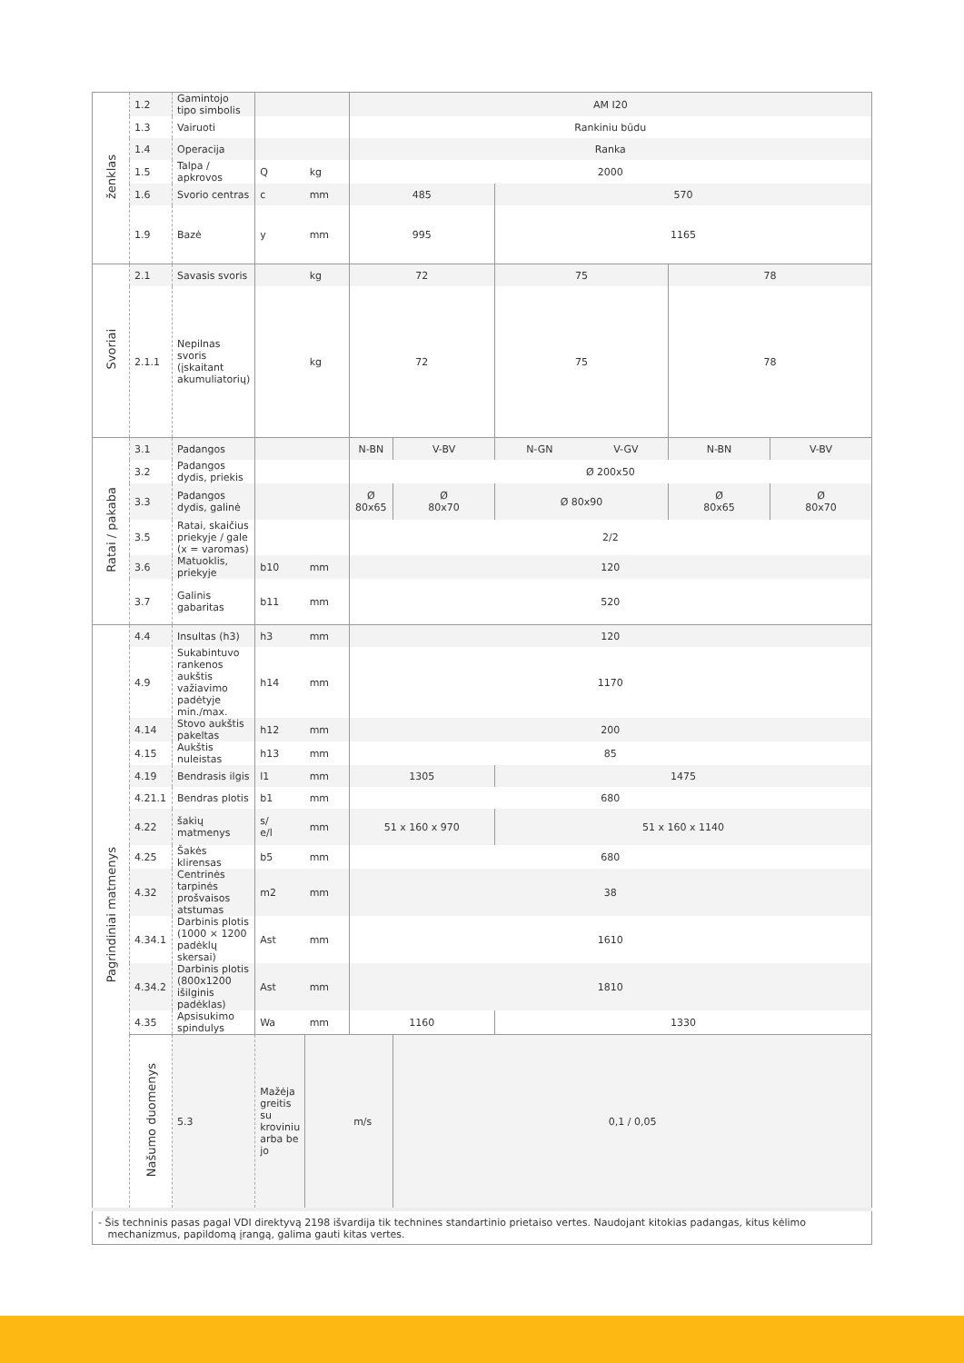| ženklas | 1.2 | Gamintojo tipo simbolis | | | AM I20 | | | | | |
| | 1.3 | Vairuoti | | | Rankiniu būdu | | | | | |
| | 1.4 | Operacija | | | Ranka | | | | | |
| | 1.5 | Talpa / apkrovos | Q | kg | 2000 | | | | | |
| | 1.6 | Svorio centras | c | mm | 485 | | 570 | | | |
| | 1.9 | Bazė | y | mm | 995 | | 1165 | | | |
| Svoriai | 2.1 | Savasis svoris | | kg | 72 | | 75 | | 78 | |
| | 2.1.1 | Nepilnas svoris (įskaitant akumuliatorių) | | kg | 72 | | 75 | | 78 | |
| Ratai / pakaba | 3.1 | Padangos | | | N-BN | V-BV | N-GN | V-GV | N-BN | V-BV |
| | 3.2 | Padangos dydis, priekis | | | Ø 200x50 | | | | | |
| | 3.3 | Padangos dydis, galinė | | | Ø 80x65 | Ø 80x70 | Ø 80x90 | | Ø 80x65 | Ø 80x70 |
| | 3.5 | Ratai, skaičius priekyje / gale (x = varomas) | | | 2/2 | | | | | |
| | 3.6 | Matuoklis, priekyje | b10 | mm | 120 | | | | | |
| | 3.7 | Galinis gabaritas | b11 | mm | 520 | | | | | |
| Pagrindiniai matmenys | 4.4 | Insultas (h3) | h3 | mm | 120 | | | | | |
| | 4.9 | Sukabintuvo rankenos aukštis važiavimo padėtyje min./max. | h14 | mm | 1170 | | | | | |
| | 4.14 | Stovo aukštis pakeltas | h12 | mm | 200 | | | | | |
| | 4.15 | Aukštis nuleistas | h13 | mm | 85 | | | | | |
| | 4.19 | Bendrasis ilgis | l1 | mm | 1305 | | 1475 | | | |
| | 4.21.1 | Bendras plotis | b1 | mm | 680 | | | | | |
| | 4.22 | šakių matmenys | s/ e/l | mm | 51 x 160 x 970 | | 51 x 160 x 1140 | | | |
| | 4.25 | Šakės klirensas | b5 | mm | 680 | | | | | |
| | 4.32 | Centrinės tarpinės prošvaisos atstumas | m2 | mm | 38 | | | | | |
| | 4.34.1 | Darbinis plotis (1000 × 1200 padėklų skersai) | Ast | mm | 1610 | | | | | |
| | 4.34.2 | Darbinis plotis (800x1200 išilginis padėklas) | Ast | mm | 1810 | | | | | |
| | 4.35 | Apsisukimo spindulys | Wa | mm | 1160 | | 1330 | | | |
| | Našumo duomenys | 5.3 | Mažėja greitis su kroviniu arba be jo | | m/s | 0,1 / 0,05 | | | | |
| - Šis techninis pasas pagal VDI direktyvą 2198 išvardija tik technines standartinio prietaiso vertes. Naudojant kitokias padangas, kitus kėlimo mechanizmus, papildomą įrangą, galima gauti kitas vertes. | | | | | | | | | | |